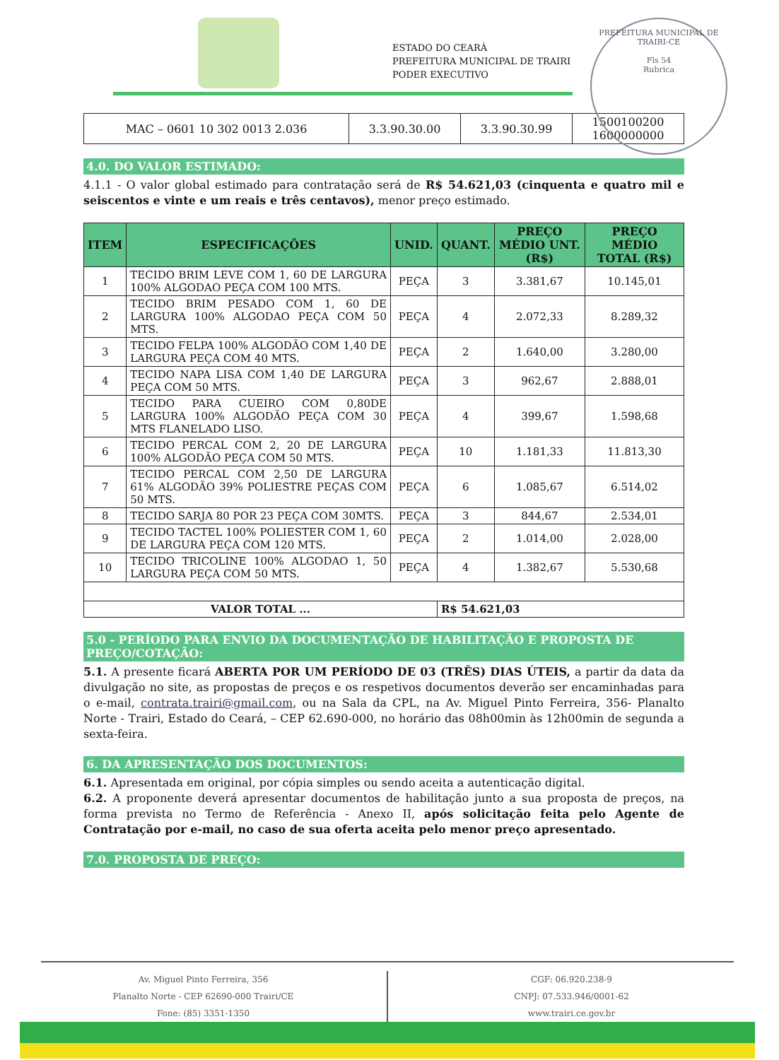ESTADO DO CEARÁ
PREFEITURA MUNICIPAL DE TRAIRI
PODER EXECUTIVO
PREFEITURA MUNICIPAL DE TRAIRI-CE
Fls 54
Rubrica
| MAC – 0601 10 302 0013 2.036 | 3.3.90.30.00 | 3.3.90.30.99 | 1500100200 1600000000 |
4.0. DO VALOR ESTIMADO:
4.1.1 - O valor global estimado para contratação será de R$ 54.621,03 (cinquenta e quatro mil e seiscentos e vinte e um reais e três centavos), menor preço estimado.
| ITEM | ESPECIFICAÇÕES | UNID. | QUANT. | PREÇO MÉDIO UNT. (R$) | PREÇO MÉDIO TOTAL (R$) |
| --- | --- | --- | --- | --- | --- |
| 1 | TECIDO BRIM LEVE COM 1, 60 DE LARGURA 100% ALGODAO PEÇA COM 100 MTS. | PEÇA | 3 | 3.381,67 | 10.145,01 |
| 2 | TECIDO BRIM PESADO COM 1, 60 DE LARGURA 100% ALGODAO PEÇA COM 50 MTS. | PEÇA | 4 | 2.072,33 | 8.289,32 |
| 3 | TECIDO FELPA 100% ALGODÃO COM 1,40 DE LARGURA PEÇA COM 40 MTS. | PEÇA | 2 | 1.640,00 | 3.280,00 |
| 4 | TECIDO NAPA LISA COM 1,40 DE LARGURA PEÇA COM 50 MTS. | PEÇA | 3 | 962,67 | 2.888,01 |
| 5 | TECIDO PARA CUEIRO COM 0,80DE LARGURA 100% ALGODÃO PEÇA COM 30 MTS FLANELADO LISO. | PEÇA | 4 | 399,67 | 1.598,68 |
| 6 | TECIDO PERCAL COM 2, 20 DE LARGURA 100% ALGODÃO PEÇA COM 50 MTS. | PEÇA | 10 | 1.181,33 | 11.813,30 |
| 7 | TECIDO PERCAL COM 2,50 DE LARGURA 61% ALGODÃO 39% POLIESTRE PEÇAS COM 50 MTS. | PEÇA | 6 | 1.085,67 | 6.514,02 |
| 8 | TECIDO SARJA 80 POR 23 PEÇA COM 30MTS. | PEÇA | 3 | 844,67 | 2.534,01 |
| 9 | TECIDO TACTEL 100% POLIESTER COM 1, 60 DE LARGURA PEÇA COM 120 MTS. | PEÇA | 2 | 1.014,00 | 2.028,00 |
| 10 | TECIDO TRICOLINE 100% ALGODAO 1, 50 LARGURA PEÇA COM 50 MTS. | PEÇA | 4 | 1.382,67 | 5.530,68 |
| VALOR TOTAL ... | | | R$ 54.621,03 | | |
5.0 - PERÍODO PARA ENVIO DA DOCUMENTAÇÃO DE HABILITAÇÃO E PROPOSTA DE PREÇO/COTAÇÃO:
5.1. A presente ficará ABERTA POR UM PERÍODO DE 03 (TRÊS) DIAS ÚTEIS, a partir da data da divulgação no site, as propostas de preços e os respetivos documentos deverão ser encaminhadas para o e-mail, contrata.trairi@gmail.com, ou na Sala da CPL, na Av. Miguel Pinto Ferreira, 356- Planalto Norte - Trairi, Estado do Ceará, – CEP 62.690-000, no horário das 08h00min às 12h00min de segunda a sexta-feira.
6. DA APRESENTAÇÃO DOS DOCUMENTOS:
6.1. Apresentada em original, por cópia simples ou sendo aceita a autenticação digital.
6.2. A proponente deverá apresentar documentos de habilitação junto a sua proposta de preços, na forma prevista no Termo de Referência - Anexo II, após solicitação feita pelo Agente de Contratação por e-mail, no caso de sua oferta aceita pelo menor preço apresentado.
7.0. PROPOSTA DE PREÇO:
Av. Miguel Pinto Ferreira, 356
Planalto Norte - CEP 62690-000 Trairi/CE
Fone: (85) 3351-1350
CGF: 06.920.238-9
CNPJ: 07.533.946/0001-62
www.trairi.ce.gov.br